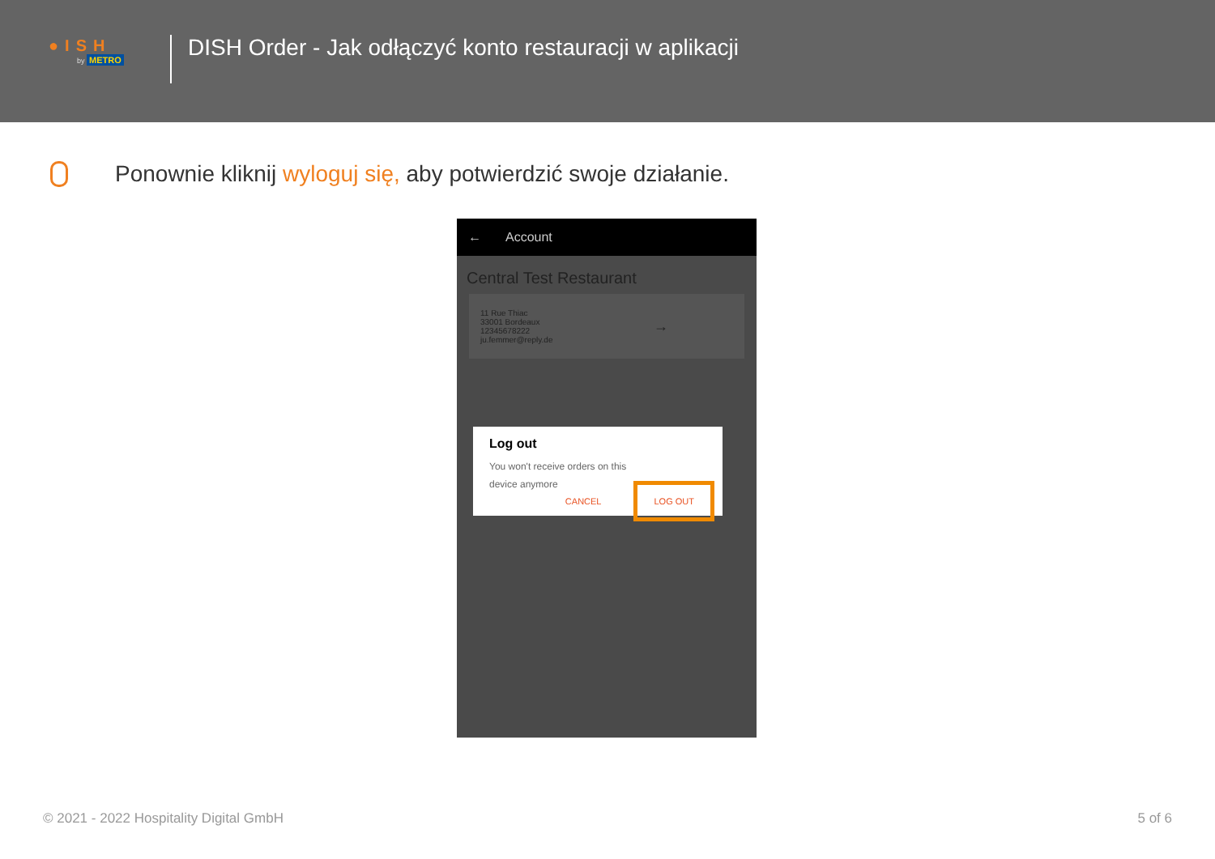●ISH
by METRO
DISH Order - Jak odłączyć konto restauracji w aplikacji
Ponownie kliknij wyloguj się, aby potwierdzić swoje działanie.
← Account
Central Test Restaurant
11 Rue Thiac
33001 Bordeaux
12345678222
ju.femmer@reply.de
→
Log out
You won't receive orders on this
device anymore
CANCEL LOG OUT
© 2021 - 2022 Hospitality Digital GmbH 5 of 6